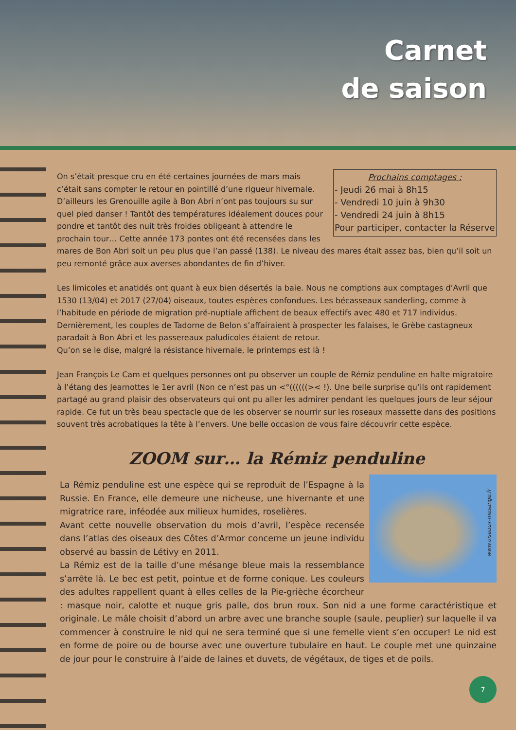Carnet
de saison
Prochains comptages :
- Jeudi 26 mai à 8h15
- Vendredi 10 juin à 9h30
- Vendredi 24 juin à 8h15
Pour participer, contacter la Réserve
On s’était presque cru en été certaines journées de mars mais c’était sans compter le retour en pointillé d’une rigueur hivernale. D’ailleurs les Grenouille agile à Bon Abri n’ont pas toujours su sur quel pied danser ! Tantôt des températures idéalement douces pour pondre et tantôt des nuit très froides obligeant à attendre le prochain tour… Cette année 173 pontes ont été recensées dans les mares de Bon Abri soit un peu plus que l’an passé (138). Le niveau des mares était assez bas, bien qu’il soit un peu remonté grâce aux averses abondantes de fin d’hiver.
Les limicoles et anatidés ont quant à eux bien désertés la baie. Nous ne comptions aux comptages d’Avril que 1530 (13/04) et 2017 (27/04) oiseaux, toutes espèces confondues. Les bécasseaux sanderling, comme à l’habitude en période de migration pré-nuptiale affichent de beaux effectifs avec 480 et 717 individus. Dernièrement, les couples de Tadorne de Belon s’affairaient à prospecter les falaises, le Grèbe castagneux paradait à Bon Abri et les passereaux paludicoles étaient de retour.
Qu’on se le dise, malgré la résistance hivernale, le printemps est là !
Jean François Le Cam et quelques personnes ont pu observer un couple de Rémiz penduline en halte migratoire à l’étang des Jearnottes le 1er avril (Non ce n’est pas un <°((((((>< !). Une belle surprise qu’ils ont rapidement partagé au grand plaisir des observateurs qui ont pu aller les admirer pendant les quelques jours de leur séjour rapide. Ce fut un très beau spectacle que de les observer se nourrir sur les roseaux massette dans des positions souvent très acrobatiques la tête à l’envers. Une belle occasion de vous faire découvrir cette espèce.
ZOOM sur… la Rémiz penduline
www.oiseaux-mesange.fr
La Rémiz penduline est une espèce qui se reproduit de l’Espagne à la Russie. En France, elle demeure une nicheuse, une hivernante et une migratrice rare, inféodée aux milieux humides, roselières.
Avant cette nouvelle observation du mois d’avril, l’espèce recensée dans l’atlas des oiseaux des Côtes d’Armor concerne un jeune individu observé au bassin de Létivy en 2011.
La Rémiz est de la taille d’une mésange bleue mais la ressemblance s’arrête là. Le bec est petit, pointue et de forme conique. Les couleurs des adultes rappellent quant à elles celles de la Pie-grièche écorcheur : masque noir, calotte et nuque gris palle, dos brun roux. Son nid a une forme caractéristique et originale. Le mâle choisit d’abord un arbre avec une branche souple (saule, peuplier) sur laquelle il va commencer à construire le nid qui ne sera terminé que si une femelle vient s’en occuper! Le nid est en forme de poire ou de bourse avec une ouverture tubulaire en haut. Le couple met une quinzaine de jour pour le construire à l’aide de laines et duvets, de végétaux, de tiges et de poils.
7